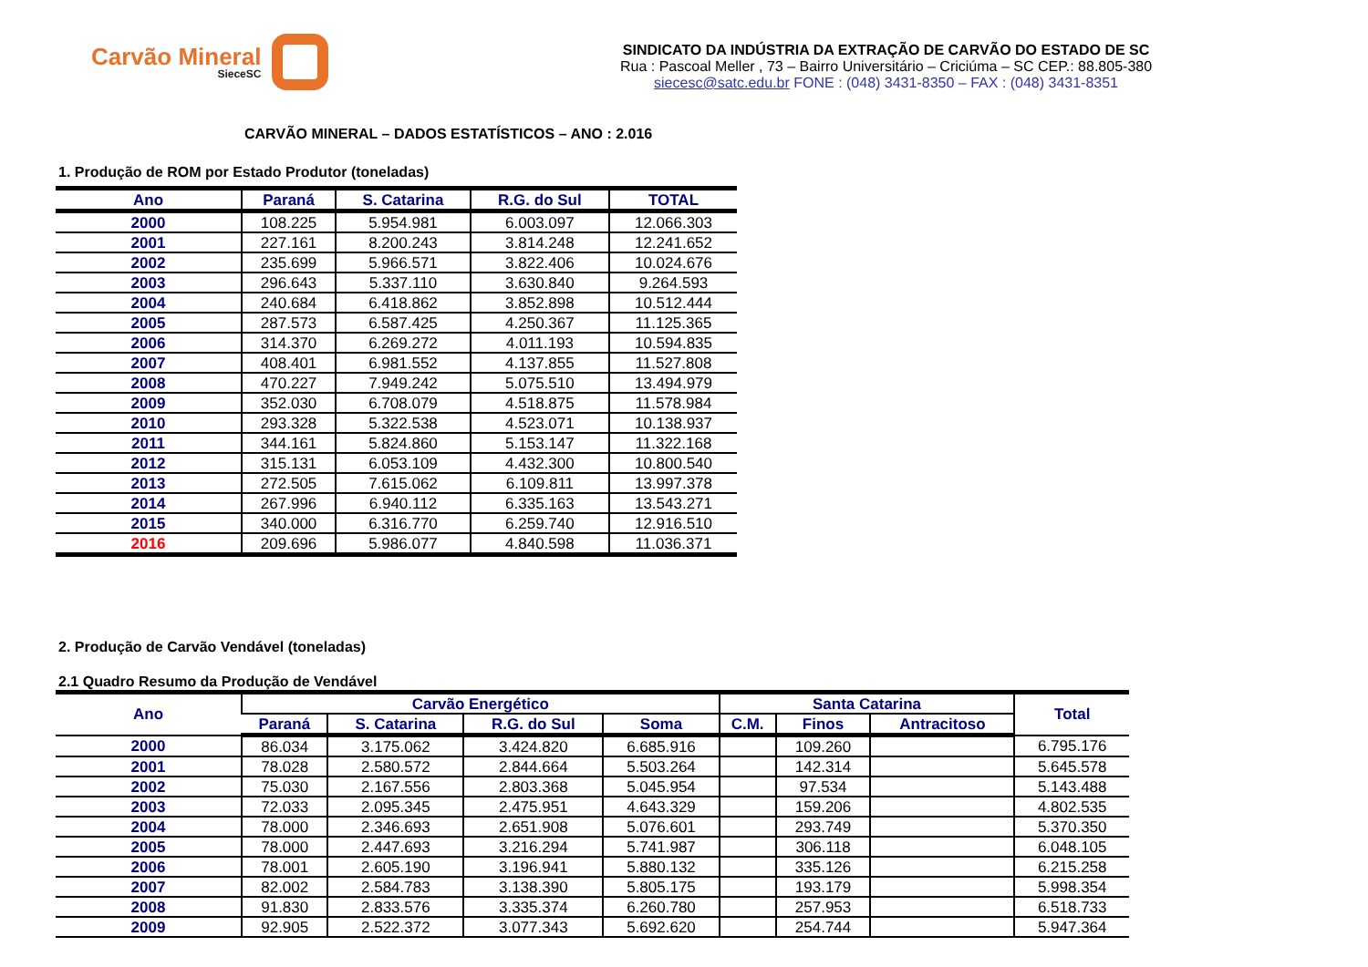Carvão Mineral
SieceSC
SINDICATO DA INDÚSTRIA DA EXTRAÇÃO DE CARVÃO DO ESTADO DE SC
Rua : Pascoal Meller , 73 – Bairro Universitário – Criciúma – SC CEP.: 88.805-380
siecesc@satc.edu.br FONE : (048) 3431-8350 – FAX : (048) 3431-8351
CARVÃO MINERAL – DADOS ESTATÍSTICOS – ANO : 2.016
1. Produção de ROM por Estado Produtor (toneladas)
| Ano | Paraná | S. Catarina | R.G. do Sul | TOTAL |
| --- | --- | --- | --- | --- |
| 2000 | 108.225 | 5.954.981 | 6.003.097 | 12.066.303 |
| 2001 | 227.161 | 8.200.243 | 3.814.248 | 12.241.652 |
| 2002 | 235.699 | 5.966.571 | 3.822.406 | 10.024.676 |
| 2003 | 296.643 | 5.337.110 | 3.630.840 | 9.264.593 |
| 2004 | 240.684 | 6.418.862 | 3.852.898 | 10.512.444 |
| 2005 | 287.573 | 6.587.425 | 4.250.367 | 11.125.365 |
| 2006 | 314.370 | 6.269.272 | 4.011.193 | 10.594.835 |
| 2007 | 408.401 | 6.981.552 | 4.137.855 | 11.527.808 |
| 2008 | 470.227 | 7.949.242 | 5.075.510 | 13.494.979 |
| 2009 | 352.030 | 6.708.079 | 4.518.875 | 11.578.984 |
| 2010 | 293.328 | 5.322.538 | 4.523.071 | 10.138.937 |
| 2011 | 344.161 | 5.824.860 | 5.153.147 | 11.322.168 |
| 2012 | 315.131 | 6.053.109 | 4.432.300 | 10.800.540 |
| 2013 | 272.505 | 7.615.062 | 6.109.811 | 13.997.378 |
| 2014 | 267.996 | 6.940.112 | 6.335.163 | 13.543.271 |
| 2015 | 340.000 | 6.316.770 | 6.259.740 | 12.916.510 |
| 2016 | 209.696 | 5.986.077 | 4.840.598 | 11.036.371 |
2. Produção de Carvão Vendável (toneladas)
2.1 Quadro Resumo da Produção de Vendável
| Ano | Carvão Energético | | | | Santa Catarina | | | Total |
| --- | --- | --- | --- | --- | --- | --- | --- | --- |
| | Paraná | S. Catarina | R.G. do Sul | Soma | C.M. | Finos | Antracitoso | |
| 2000 | 86.034 | 3.175.062 | 3.424.820 | 6.685.916 | | 109.260 | | 6.795.176 |
| 2001 | 78.028 | 2.580.572 | 2.844.664 | 5.503.264 | | 142.314 | | 5.645.578 |
| 2002 | 75.030 | 2.167.556 | 2.803.368 | 5.045.954 | | 97.534 | | 5.143.488 |
| 2003 | 72.033 | 2.095.345 | 2.475.951 | 4.643.329 | | 159.206 | | 4.802.535 |
| 2004 | 78.000 | 2.346.693 | 2.651.908 | 5.076.601 | | 293.749 | | 5.370.350 |
| 2005 | 78.000 | 2.447.693 | 3.216.294 | 5.741.987 | | 306.118 | | 6.048.105 |
| 2006 | 78.001 | 2.605.190 | 3.196.941 | 5.880.132 | | 335.126 | | 6.215.258 |
| 2007 | 82.002 | 2.584.783 | 3.138.390 | 5.805.175 | | 193.179 | | 5.998.354 |
| 2008 | 91.830 | 2.833.576 | 3.335.374 | 6.260.780 | | 257.953 | | 6.518.733 |
| 2009 | 92.905 | 2.522.372 | 3.077.343 | 5.692.620 | | 254.744 | | 5.947.364 |